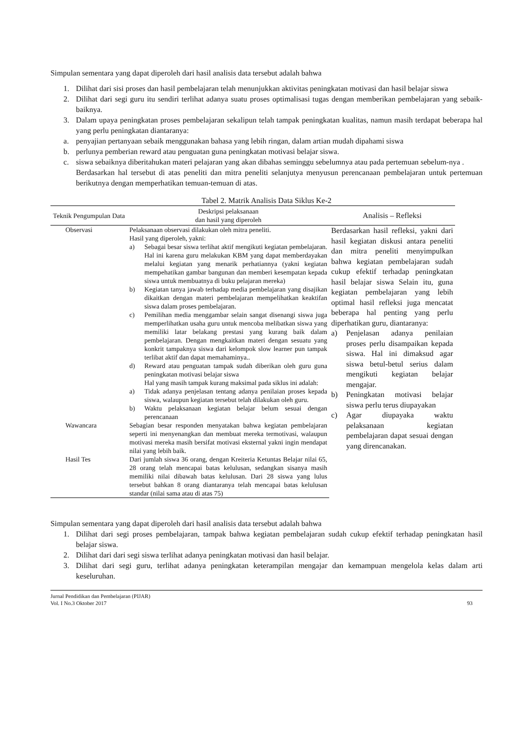Simpulan sementara yang dapat diperoleh dari hasil analisis data tersebut adalah bahwa
1. Dilihat dari sisi proses dan hasil pembelajaran telah menunjukkan aktivitas peningkatan motivasi dan hasil belajar siswa
2. Dilihat dari segi guru itu sendiri terlihat adanya suatu proses optimalisasi tugas dengan memberikan pembelajaran yang sebaik-baiknya.
3. Dalam upaya peningkatan proses pembelajaran sekalipun telah tampak peningkatan kualitas, namun masih terdapat beberapa hal yang perlu peningkatan diantaranya:
a. penyajian pertanyaan sebaik menggunakan bahasa yang lebih ringan, dalam artian mudah dipahami siswa
b. perlunya pemberian reward atau penguatan guna peningkatan motivasi belajar siswa.
c. siswa sebaiknya diberitahukan materi pelajaran yang akan dibahas seminggu sebelumnya atau pada pertemuan sebelum-nya .
Berdasarkan hal tersebut di atas peneliti dan mitra peneliti selanjutya menyusun perencanaan pembelajaran untuk pertemuan berikutnya dengan memperhatikan temuan-temuan di atas.
Tabel 2. Matrik Analisis Data Siklus Ke-2
| Teknik Pengumpulan Data | Deskripsi pelaksanaan dan hasil yang diperoleh | Analisis – Refleksi |
| --- | --- | --- |
| Observasi | Pelaksanaan observasi dilakukan oleh mitra peneliti. Hasil yang diperoleh, yakni: a) Sebagai besar siswa terlihat aktif mengikuti kegiatan pembelajaran. Hal ini karena guru melakukan KBM yang dapat memberdayakan melalui kegiatan yang menarik perhatiannya (yakni kegiatan mempehatikan gambar bangunan dan memberi kesempatan kepada siswa untuk membuatnya di buku pelajaran mereka) b) Kegiatan tanya jawab terhadap media pembelajaran yang disajikan dikaitkan dengan materi pembelajaran mempelihatkan keaktifan siswa dalam proses pembelajaran. c) Pemilihan media menggambar selain sangat disenangi siswa juga memperlihatkan usaha guru untuk mencoba melibatkan siswa yang memiliki latar belakang prestasi yang kurang baik dalam pembelajaran. Dengan mengkaitkan materi dengan sesuatu yang konkrit tampaknya siswa dari kelompok slow learner pun tampak terlibat aktif dan dapat memahaminya.. d) Reward atau penguatan tampak sudah diberikan oleh guru guna peningkatan motivasi belajar siswa Hal yang masih tampak kurang maksimal pada siklus ini adalah: a) Tidak adanya penjelasan tentang adanya penilaian proses kepada siswa, walaupun kegiatan tersebut telah dilakukan oleh guru. b) Waktu pelaksanaan kegiatan belajar belum sesuai dengan perencanaan | Berdasarkan hasil refleksi, yakni dari hasil kegiatan diskusi antara peneliti dan mitra peneliti menyimpulkan bahwa kegiatan pembelajaran sudah cukup efektif terhadap peningkatan hasil belajar siswa Selain itu, guna kegiatan pembelajaran yang lebih optimal hasil refleksi juga mencatat beberapa hal penting yang perlu diperhatikan guru, diantaranya: a) Penjelasan adanya penilaian proses perlu disampaikan kepada siswa. Hal ini dimaksud agar siswa betul-betul serius dalam mengikuti kegiatan belajar mengajar. b) Peningkatan motivasi belajar siswa perlu terus diupayakan c) Agar diupayaka waktu pelaksanaan kegiatan pembelajaran dapat sesuai dengan yang direncanakan. |
| Wawancara | Sebagian besar responden menyatakan bahwa kegiatan pembelajaran seperti ini menyenangkan dan membuat mereka termotivasi, walaupun motivasi mereka masih bersifat motivasi eksternal yakni ingin mendapat nilai yang lebih baik. | |
| Hasil Tes | Dari jumlah siswa 36 orang, dengan Kreiteria Ketuntas Belajar nilai 65, 28 orang telah mencapai batas kelulusan, sedangkan sisanya masih memiliki nilai dibawah batas kelulusan. Dari 28 siswa yang lulus tersebut bahkan 8 orang diantaranya telah mencapai batas kelulusan standar (nilai sama atau di atas 75) | |
Simpulan sementara yang dapat diperoleh dari hasil analisis data tersebut adalah bahwa
1. Dilihat dari segi proses pembelajaran, tampak bahwa kegiatan pembelajaran sudah cukup efektif terhadap peningkatan hasil belajar siswa.
2. Dilihat dari dari segi siswa terlihat adanya peningkatan motivasi dan hasil belajar.
3. Dilihat dari segi guru, terlihat adanya peningkatan keterampilan mengajar dan kemampuan mengelola kelas dalam arti keseluruhan.
Jurnal Pendidikan dan Pembelajaran (PIJAR)
Vol. I No.3 Oktober 2017
93